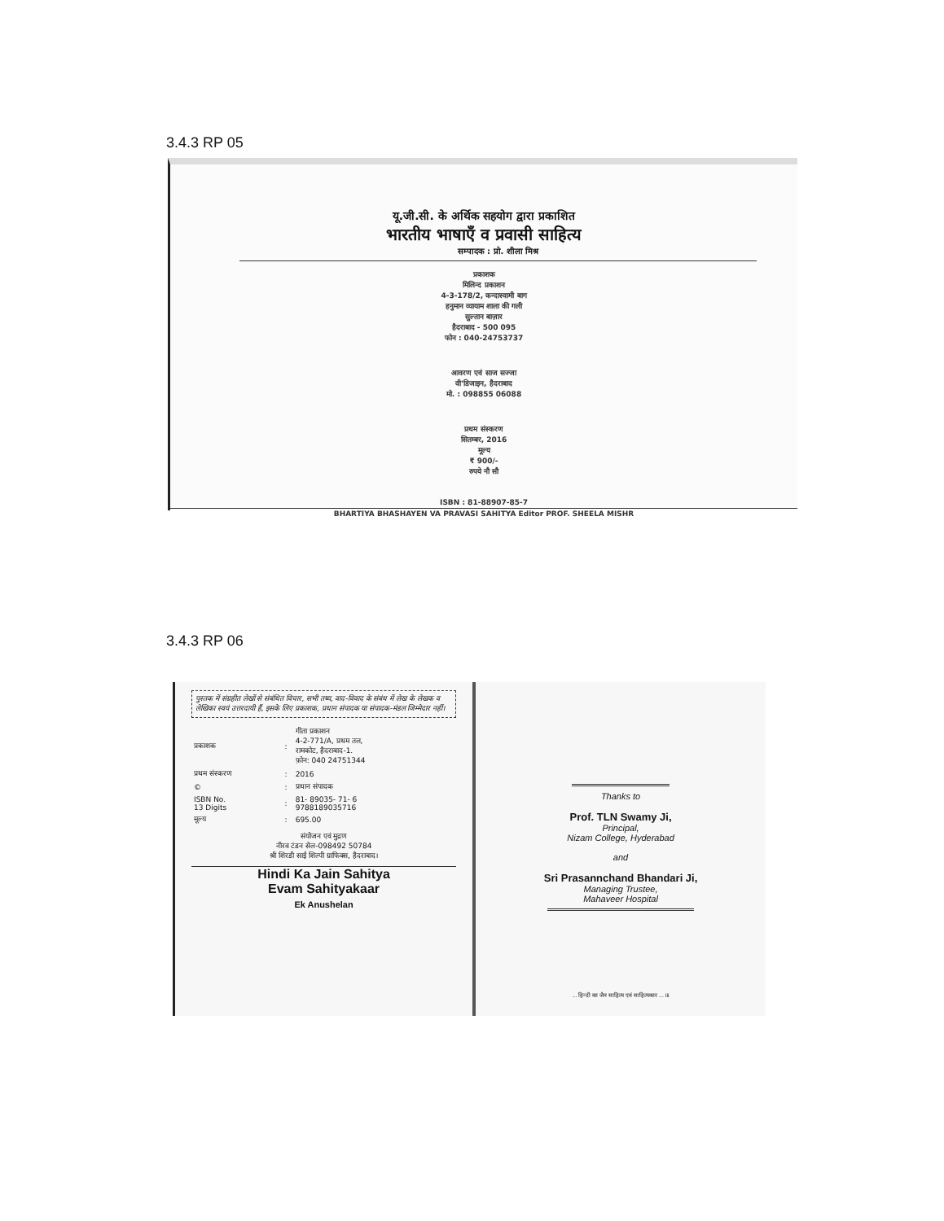3.4.3 RP 05
यू.जी.सी. के अर्थिक सहयोग द्वारा प्रकाशित
भारतीय भाषाएँ व प्रवासी साहित्य
सम्पादक : प्रो. शीला मिश्र
प्रकाशक
मिलिन्द प्रकाशन
4-3-178/2, कन्दास्वामी बाग
हनुमान व्यायाम शाला की गली
सुल्तान बाज़ार
हैदराबाद - 500 095
फोन : 040-24753737
आवरण एवं साज सज्जा
वी'डिजाइन, हैदराबाद
मो. : 098855 06088
प्रथम संस्करण
सितम्बर, 2016
मूल्य
₹ 900/-
रुपये नौ सौ
ISBN : 81-88907-85-7
BHARTIYA BHASHAYEN VA PRAVASI SAHITYA Editor PROF. SHEELA MISHR
3.4.3 RP 06
पुस्तक में संग्रहीत लेखों से संबंधित विचार, सभी तथ्य, वाद-विवाद के संबंध में लेख के लेखक व लेखिका स्वयं उत्तरदायी हैं, इसके लिए प्रकाशक, प्रधान संपादक या संपादक-मंडल जिम्मेदार नहीं।
| प्रकाशक | : | गीता प्रकाशन 4-2-771/A, प्रथम तल, रामकोट, हैदराबाद-1. फ़ोन: 040 24751344 |
| प्रथम संस्करण | : | 2016 |
| © | : | प्रधान संपादक |
| ISBN No. 13 Digits | : | 81- 89035- 71- 6 9788189035716 |
| मूल्य | : | 695.00 |
संयोजन एवं मुद्रण
नीरव टंडन सेल-098492 50784
श्री शिरडी साईं शिल्पी ग्राफिक्स, हैदराबाद।
Hindi Ka Jain Sahitya
Evam Sahityakaar
Ek Anushelan
Thanks to
Prof. TLN Swamy Ji,
Principal,
Nizam College, Hyderabad
and
Sri Prasannchand Bhandari Ji,
Managing Trustee,
Mahaveer Hospital
... हिन्दी का जैन साहित्य एवं साहित्यकार ... iii